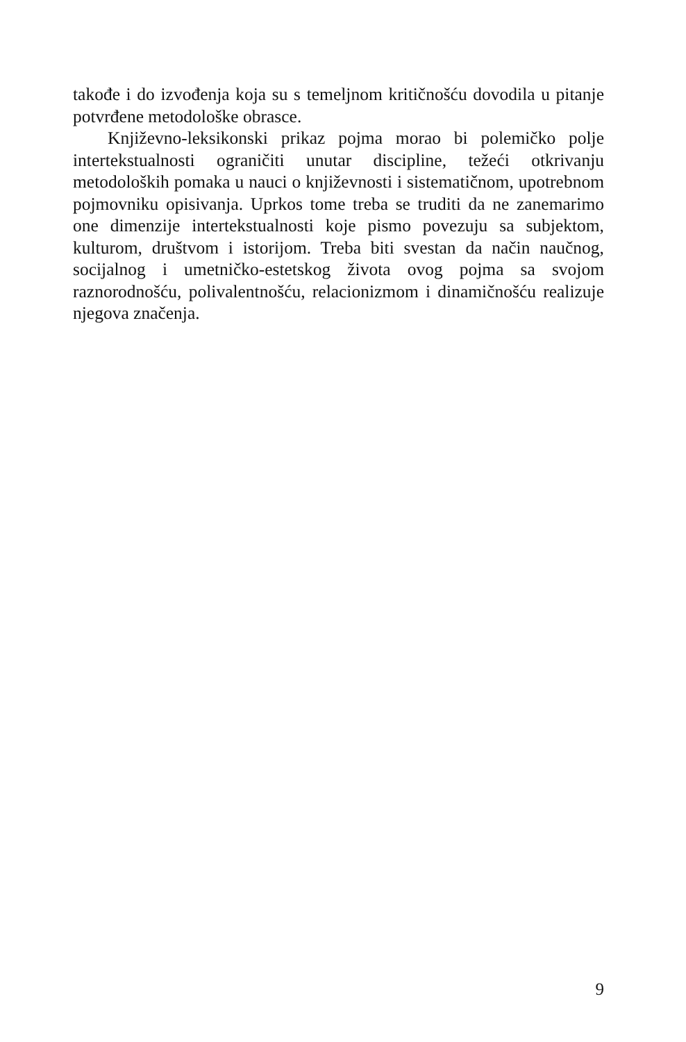takođe i do izvođenja koja su s temeljnom kritičnošću dovodila u pitanje potvrđene metodološke obrasce.
Književno-leksikonski prikaz pojma morao bi polemičko polje intertekstualnosti ograničiti unutar discipline, težeći otkrivanju metodoloških pomaka u nauci o književnosti i sistematičnom, upotrebnom pojmovniku opisivanja. Uprkos tome treba se truditi da ne zanemarimo one dimenzije intertekstualnosti koje pismo povezuju sa subjektom, kulturom, društvom i istorijom. Treba biti svestan da način naučnog, socijalnog i umetničko-estetskog života ovog pojma sa svojom raznorodnošću, polivalentnošću, relacionizmom i dinamičnošću realizuje njegova značenja.
9